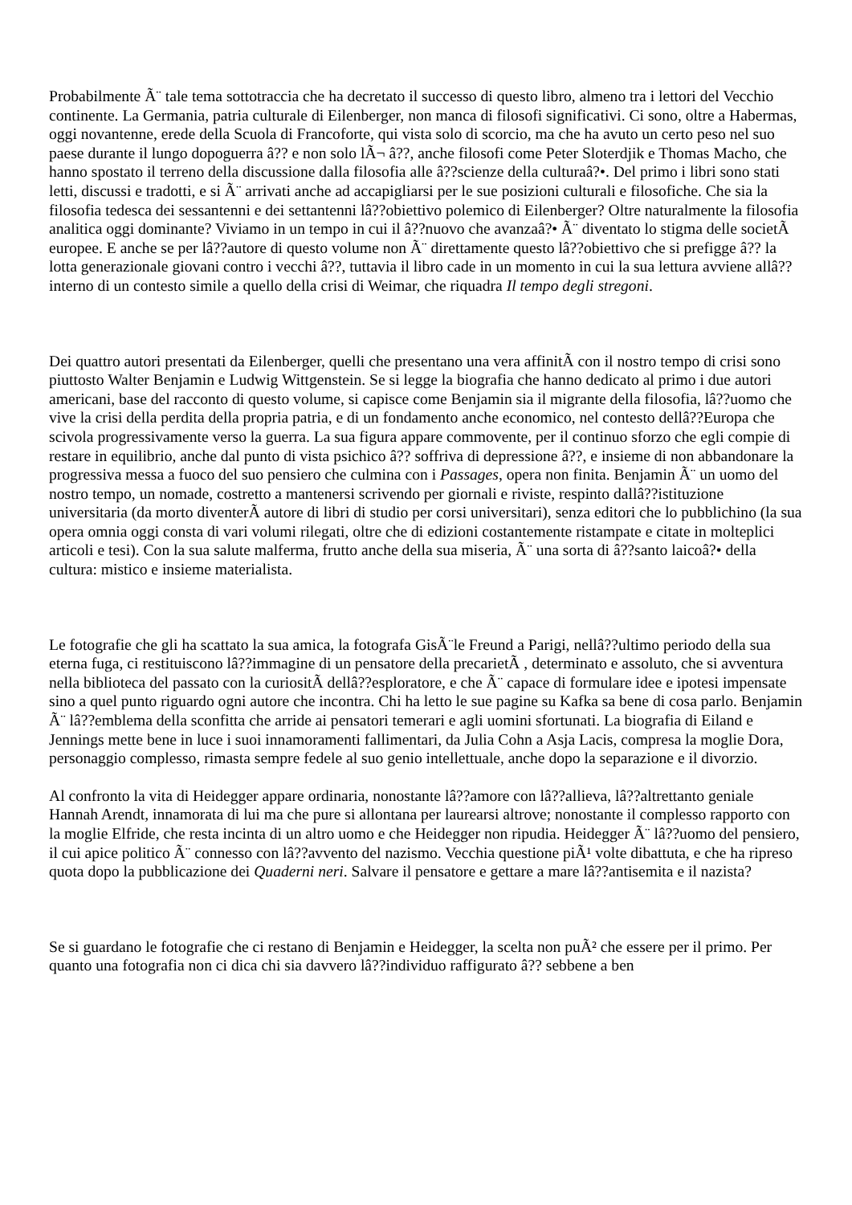Probabilmente Ã¨ tale tema sottotraccia che ha decretato il successo di questo libro, almeno tra i lettori del Vecchio continente. La Germania, patria culturale di Eilenberger, non manca di filosofi significativi. Ci sono, oltre a Habermas, oggi novantenne, erede della Scuola di Francoforte, qui vista solo di scorcio, ma che ha avuto un certo peso nel suo paese durante il lungo dopoguerra â?? e non solo lÃ¬ â??, anche filosofi come Peter Sloterdjik e Thomas Macho, che hanno spostato il terreno della discussione dalla filosofia alle â??scienze della culturaâ?•. Del primo i libri sono stati letti, discussi e tradotti, e si Ã¨ arrivati anche ad accapigliarsi per le sue posizioni culturali e filosofiche. Che sia la filosofia tedesca dei sessantenni e dei settantenni lâ??obiettivo polemico di Eilenberger? Oltre naturalmente la filosofia analitica oggi dominante? Viviamo in un tempo in cui il â??nuovo che avanzaâ?• Ã¨ diventato lo stigma delle societÃ europee. E anche se per lâ??autore di questo volume non Ã¨ direttamente questo lâ??obiettivo che si prefigge â?? la lotta generazionale giovani contro i vecchi â??, tuttavia il libro cade in un momento in cui la sua lettura avviene allâ??interno di un contesto simile a quello della crisi di Weimar, che riquadra Il tempo degli stregoni.
Dei quattro autori presentati da Eilenberger, quelli che presentano una vera affinitÃ con il nostro tempo di crisi sono piuttosto Walter Benjamin e Ludwig Wittgenstein. Se si legge la biografia che hanno dedicato al primo i due autori americani, base del racconto di questo volume, si capisce come Benjamin sia il migrante della filosofia, lâ??uomo che vive la crisi della perdita della propria patria, e di un fondamento anche economico, nel contesto dellâ??Europa che scivola progressivamente verso la guerra. La sua figura appare commovente, per il continuo sforzo che egli compie di restare in equilibrio, anche dal punto di vista psichico â?? soffriva di depressione â??, e insieme di non abbandonare la progressiva messa a fuoco del suo pensiero che culmina con i Passages, opera non finita. Benjamin Ã¨ un uomo del nostro tempo, un nomade, costretto a mantenersi scrivendo per giornali e riviste, respinto dallâ??istituzione universitaria (da morto diventerÃ autore di libri di studio per corsi universitari), senza editori che lo pubblichino (la sua opera omnia oggi consta di vari volumi rilegati, oltre che di edizioni costantemente ristampate e citate in molteplici articoli e tesi). Con la sua salute malferma, frutto anche della sua miseria, Ã¨ una sorta di â??santo laicoâ?• della cultura: mistico e insieme materialista.
Le fotografie che gli ha scattato la sua amica, la fotografa GisÃ¨le Freund a Parigi, nellâ??ultimo periodo della sua eterna fuga, ci restituiscono lâ??immagine di un pensatore della precarietÃ , determinato e assoluto, che si avventura nella biblioteca del passato con la curiositÃ dellâ??esploratore, e che Ã¨ capace di formulare idee e ipotesi impensate sino a quel punto riguardo ogni autore che incontra. Chi ha letto le sue pagine su Kafka sa bene di cosa parlo. Benjamin Ã¨ lâ??emblema della sconfitta che arride ai pensatori temerari e agli uomini sfortunati. La biografia di Eiland e Jennings mette bene in luce i suoi innamoramenti fallimentari, da Julia Cohn a Asja Lacis, compresa la moglie Dora, personaggio complesso, rimasta sempre fedele al suo genio intellettuale, anche dopo la separazione e il divorzio.
Al confronto la vita di Heidegger appare ordinaria, nonostante lâ??amore con lâ??allieva, lâ??altrettanto geniale Hannah Arendt, innamorata di lui ma che pure si allontana per laurearsi altrove; nonostante il complesso rapporto con la moglie Elfride, che resta incinta di un altro uomo e che Heidegger non ripudia. Heidegger Ã¨ lâ??uomo del pensiero, il cui apice politico Ã¨ connesso con lâ??avvento del nazismo. Vecchia questione piÃ¹ volte dibattuta, e che ha ripreso quota dopo la pubblicazione dei Quaderni neri. Salvare il pensatore e gettare a mare lâ??antisemita e il nazista?
Se si guardano le fotografie che ci restano di Benjamin e Heidegger, la scelta non puÃ² che essere per il primo. Per quanto una fotografia non ci dica chi sia davvero lâ??individuo raffigurato â?? sebbene a ben